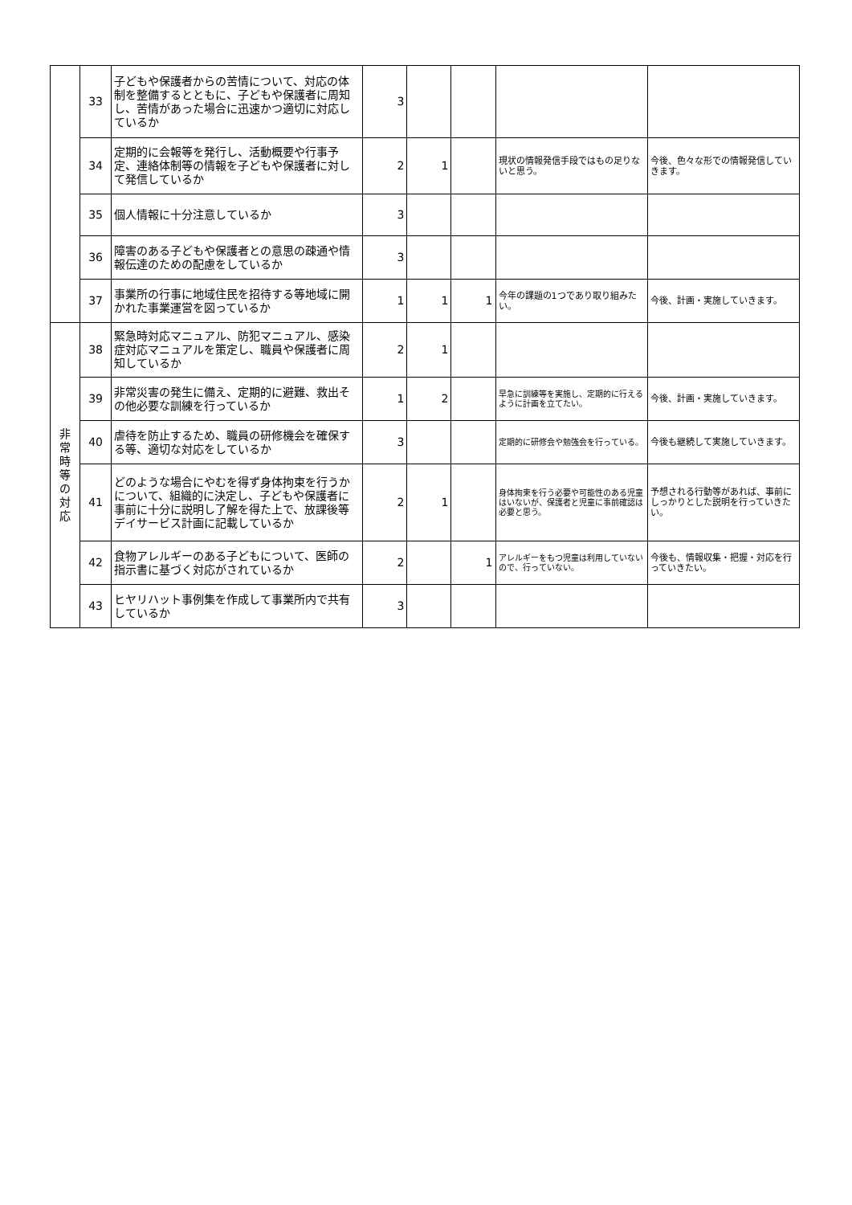| | 33 | 子どもや保護者からの苦情について、対応の体制を整備するとともに、子どもや保護者に周知し、苦情があった場合に迅速かつ適切に対応しているか | 3 | | | | |
| | 34 | 定期的に会報等を発行し、活動概要や行事予定、連絡体制等の情報を子どもや保護者に対して発信しているか | 2 | 1 | | 現状の情報発信手段ではもの足りないと思う。 | 今後、色々な形での情報発信していきます。 |
| | 35 | 個人情報に十分注意しているか | 3 | | | | |
| | 36 | 障害のある子どもや保護者との意思の疎通や情報伝達のための配慮をしているか | 3 | | | | |
| | 37 | 事業所の行事に地域住民を招待する等地域に開かれた事業運営を図っているか | 1 | 1 | 1 | 今年の課題の1つであり取り組みたい。 | 今後、計画・実施していきます。 |
| 非 常 時 等 の 対 応 | 38 | 緊急時対応マニュアル、防犯マニュアル、感染症対応マニュアルを策定し、職員や保護者に周知しているか | 2 | 1 | | | |
| | 39 | 非常災害の発生に備え、定期的に避難、救出その他必要な訓練を行っているか | 1 | 2 | | 早急に訓練等を実施し、定期的に行えるように計画を立てたい。 | 今後、計画・実施していきます。 |
| | 40 | 虐待を防止するため、職員の研修機会を確保する等、適切な対応をしているか | 3 | | | 定期的に研修会や勉強会を行っている。 | 今後も継続して実施していきます。 |
| | 41 | どのような場合にやむを得ず身体拘束を行うかについて、組織的に決定し、子どもや保護者に事前に十分に説明し了解を得た上で、放課後等デイサービス計画に記載しているか | 2 | 1 | | 身体拘束を行う必要や可能性のある児童はいないが、保護者と児童に事前確認は必要と思う。 | 予想される行動等があれば、事前にしっかりとした説明を行っていきたい。 |
| | 42 | 食物アレルギーのある子どもについて、医師の指示書に基づく対応がされているか | 2 | | 1 | アレルギーをもつ児童は利用していないので、行っていない。 | 今後も、情報収集・把握・対応を行っていきたい。 |
| | 43 | ヒヤリハット事例集を作成して事業所内で共有しているか | 3 | | | | |